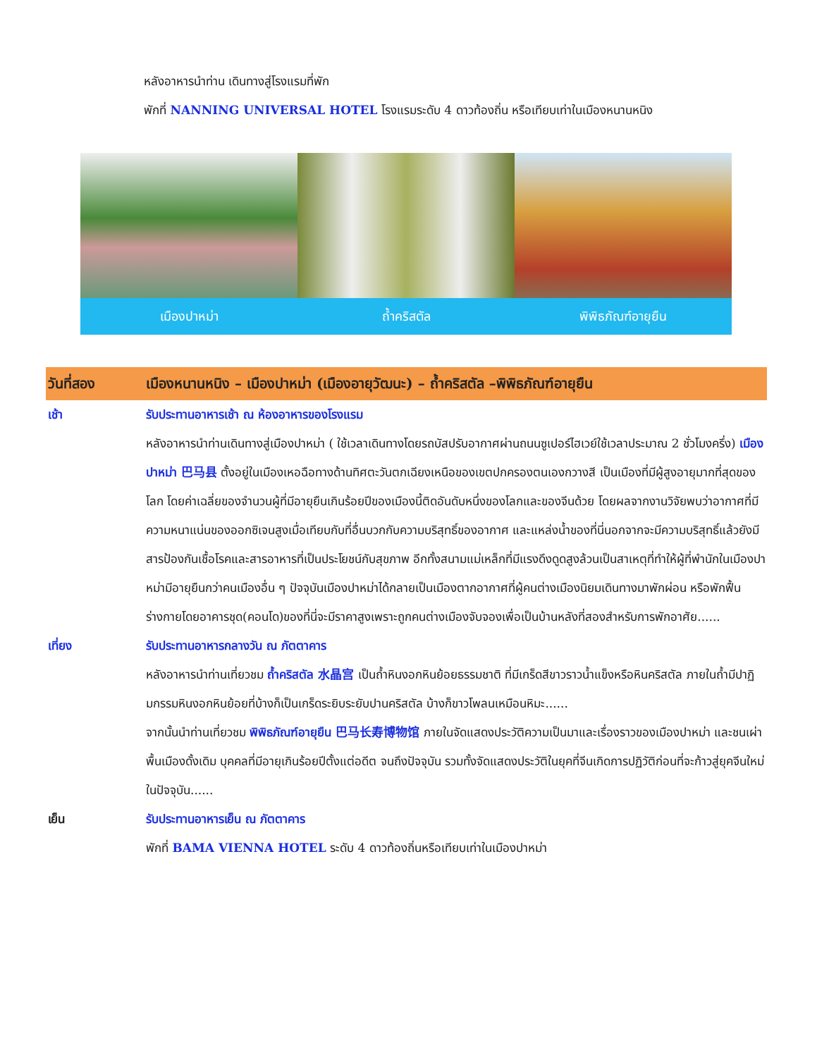หลังอาหารนำท่าน เดินทางสู่โรงแรมที่พัก
พักที่ NANNING UNIVERSAL HOTEL โรงแรมระดับ 4 ดาวท้องถิ่น หรือเทียบเท่าในเมืองหนานหนิง
เมืองปาหม่า ถ้ำคริสตัล พิพิธภัณฑ์อายุยืน
วันที่สอง เมืองหนานหนิง – เมืองปาหม่า (เมืองอายุวัฒนะ) – ถ้ำคริสตัล –พิพิธภัณฑ์อายุยืน
เช้า รับประทานอาหารเช้า ณ ห้องอาหารของโรงแรม
หลังอาหารนำท่านเดินทางสู่เมืองปาหม่า ( ใช้เวลาเดินทางโดยรถบัสปรับอากาศผ่านถนนซูเปอร์ไฮเวย์ใช้เวลาประมาณ 2 ชั่วโมงครึ่ง) เมืองปาหม่า 巴马县 ตั้งอยู่ในเมืองเหอฉือทางด้านทิศตะวันตกเฉียงเหนือของเขตปกครองตนเองกวางสี เป็นเมืองที่มีผู้สูงอายุมากที่สุดของโลก โดยค่าเฉลี่ยของจำนวนผู้ที่มีอายุยืนเกินร้อยปีของเมืองนี้ติดอันดับหนึ่งของโลกและของจีนด้วย โดยผลจากงานวิจัยพบว่าอากาศที่มีความหนาแน่นของออกซิเจนสูงเมื่อเทียบกับที่อื่นบวกกับความบริสุทธิ์ของอากาศ และแหล่งน้ำของที่นี่นอกจากจะมีความบริสุทธิ์แล้วยังมีสารป้องกันเชื้อโรคและสารอาหารที่เป็นประโยชน์กับสุขภาพ อีกทั้งสนามแม่เหล็กที่มีแรงดึงดูดสูงล้วนเป็นสาเหตุที่ทำให้ผู้ที่พำนักในเมืองปาหม่ามีอายุยืนกว่าคนเมืองอื่น ๆ ปัจจุบันเมืองปาหม่าได้กลายเป็นเมืองตากอากาศที่ผู้คนต่างเมืองนิยมเดินทางมาพักผ่อน หรือพักฟื้นร่างกายโดยอาคารชุด(คอนโด)ของที่นี่จะมีราคาสูงเพราะถูกคนต่างเมืองจับจองเพื่อเป็นบ้านหลังที่สองสำหรับการพักอาศัย......
เที่ยง รับประทานอาหารกลางวัน ณ ภัตตาคาร
หลังอาหารนำท่านเที่ยวชม ถ้ำคริสตัล 水晶宫 เป็นถ้ำหินงอกหินย้อยธรรมชาติ ที่มีเกร็ดสีขาวราวน้ำแข็งหรือหินคริสตัล ภายในถ้ำมีปาฏิมกรรมหินงอกหินย้อยที่บ้างก็เป็นเกร็ดระยิบระยับปานคริสตัล บ้างก็ขาวโพลนเหมือนหิมะ......
จากนั้นนำท่านเที่ยวชม พิพิธภัณฑ์อายุยืน 巴马长寿博物馆 ภายในจัดแสดงประวัติความเป็นมาและเรื่องราวของเมืองปาหม่า และชนเผ่าพื้นเมืองดั้งเดิม บุคคลที่มีอายุเกินร้อยปีตั้งแต่อดีต จนถึงปัจจุบัน รวมทั้งจัดแสดงประวัติในยุคที่จีนเกิดการปฏิวัติก่อนที่จะก้าวสู่ยุคจีนใหม่ในปัจจุบัน......
เย็น รับประทานอาหารเย็น ณ ภัตตาคาร
พักที่ BAMA VIENNA HOTEL ระดับ 4 ดาวท้องถิ่นหรือเทียบเท่าในเมืองปาหม่า